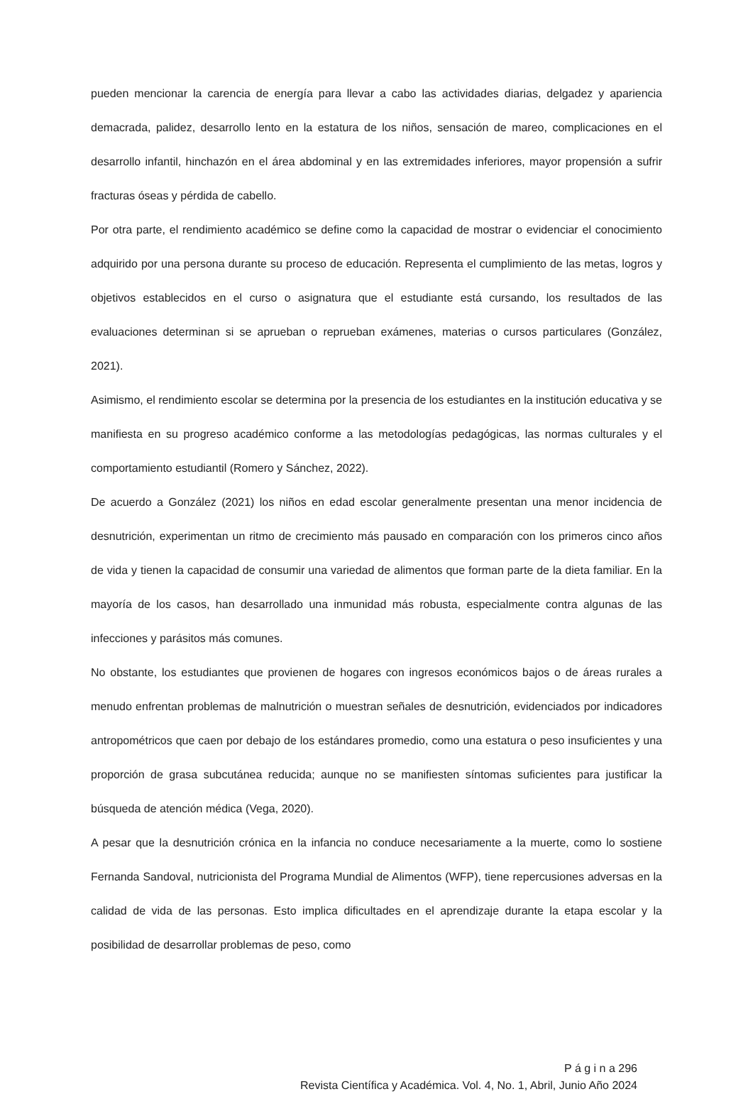pueden mencionar la carencia de energía para llevar a cabo las actividades diarias, delgadez y apariencia demacrada, palidez, desarrollo lento en la estatura de los niños, sensación de mareo, complicaciones en el desarrollo infantil, hinchazón en el área abdominal y en las extremidades inferiores, mayor propensión a sufrir fracturas óseas y pérdida de cabello.
Por otra parte, el rendimiento académico se define como la capacidad de mostrar o evidenciar el conocimiento adquirido por una persona durante su proceso de educación. Representa el cumplimiento de las metas, logros y objetivos establecidos en el curso o asignatura que el estudiante está cursando, los resultados de las evaluaciones determinan si se aprueban o reprueban exámenes, materias o cursos particulares (González, 2021).
Asimismo, el rendimiento escolar se determina por la presencia de los estudiantes en la institución educativa y se manifiesta en su progreso académico conforme a las metodologías pedagógicas, las normas culturales y el comportamiento estudiantil (Romero y Sánchez, 2022).
De acuerdo a González (2021) los niños en edad escolar generalmente presentan una menor incidencia de desnutrición, experimentan un ritmo de crecimiento más pausado en comparación con los primeros cinco años de vida y tienen la capacidad de consumir una variedad de alimentos que forman parte de la dieta familiar. En la mayoría de los casos, han desarrollado una inmunidad más robusta, especialmente contra algunas de las infecciones y parásitos más comunes.
No obstante, los estudiantes que provienen de hogares con ingresos económicos bajos o de áreas rurales a menudo enfrentan problemas de malnutrición o muestran señales de desnutrición, evidenciados por indicadores antropométricos que caen por debajo de los estándares promedio, como una estatura o peso insuficientes y una proporción de grasa subcutánea reducida; aunque no se manifiesten síntomas suficientes para justificar la búsqueda de atención médica (Vega, 2020).
A pesar que la desnutrición crónica en la infancia no conduce necesariamente a la muerte, como lo sostiene Fernanda Sandoval, nutricionista del Programa Mundial de Alimentos (WFP), tiene repercusiones adversas en la calidad de vida de las personas. Esto implica dificultades en el aprendizaje durante la etapa escolar y la posibilidad de desarrollar problemas de peso, como
P á g i n a 296
Revista Científica y Académica. Vol. 4, No. 1, Abril, Junio Año 2024